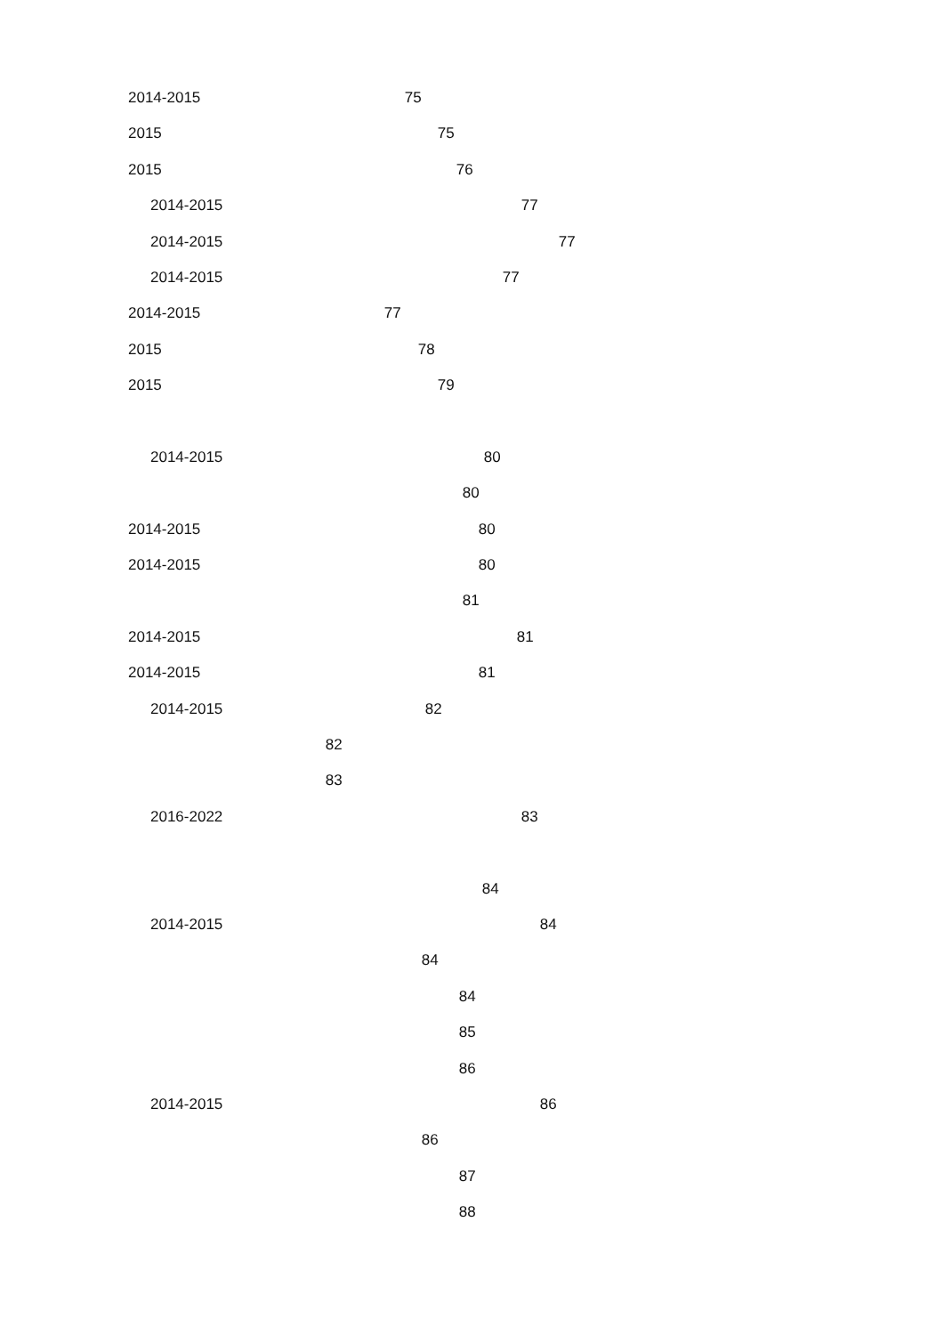2014-2015 75
2015 75
2015 76
2014-2015 77
2014-2015 77
2014-2015 77
2014-2015 77
2015 78
2015 79
2014-2015 80
80
2014-2015 80
2014-2015 80
81
2014-2015 81
2014-2015 81
2014-2015 82
82
83
2016-2022 83
84
2014-2015 84
84
84
85
86
2014-2015 86
86
87
88